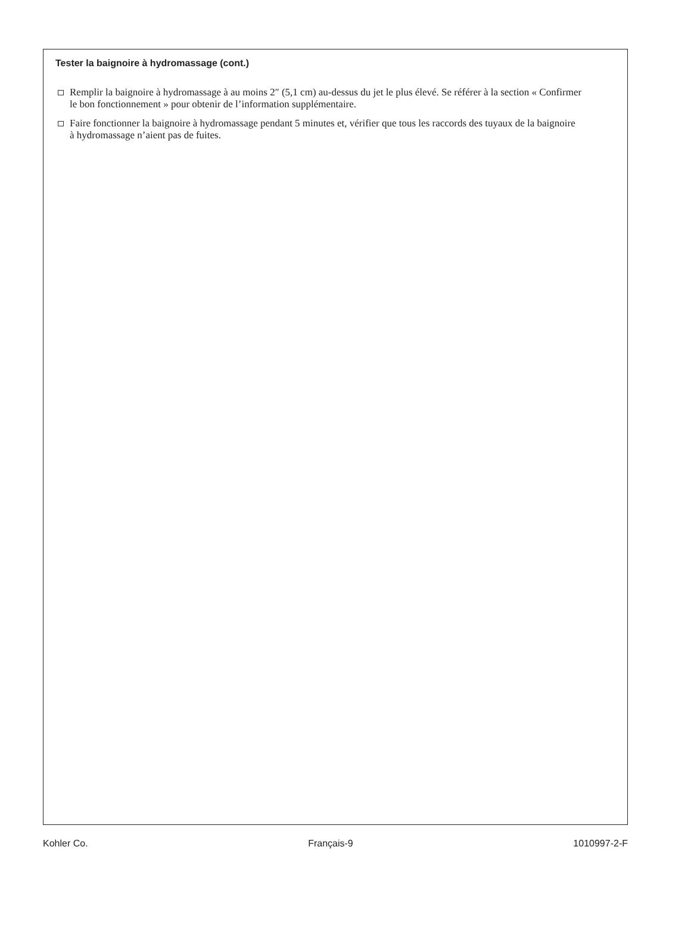Tester la baignoire à hydromassage (cont.)
Remplir la baignoire à hydromassage à au moins 2″ (5,1 cm) au-dessus du jet le plus élevé. Se référer à la section « Confirmer le bon fonctionnement » pour obtenir de l’information supplémentaire.
Faire fonctionner la baignoire à hydromassage pendant 5 minutes et, vérifier que tous les raccords des tuyaux de la baignoire à hydromassage n’aient pas de fuites.
Kohler Co. Français-9 1010997-2-F